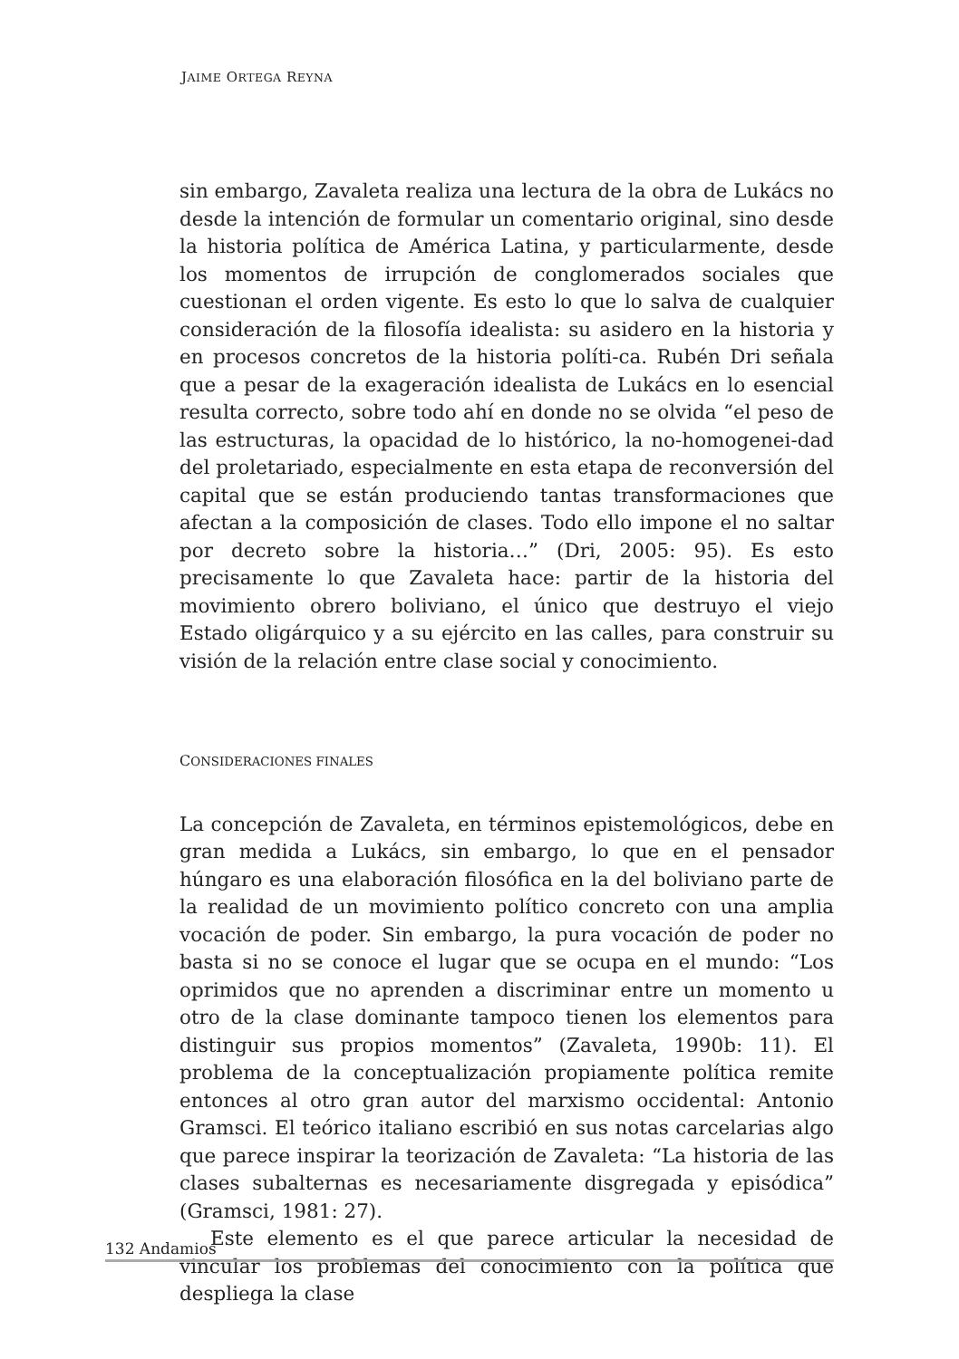JAIME ORTEGA REYNA
sin embargo, Zavaleta realiza una lectura de la obra de Lukács no desde la intención de formular un comentario original, sino desde la historia política de América Latina, y particularmente, desde los momentos de irrupción de conglomerados sociales que cuestionan el orden vigente. Es esto lo que lo salva de cualquier consideración de la filosofía idealista: su asidero en la historia y en procesos concretos de la historia políti-ca. Rubén Dri señala que a pesar de la exageración idealista de Lukács en lo esencial resulta correcto, sobre todo ahí en donde no se olvida “el peso de las estructuras, la opacidad de lo histórico, la no-homogenei-dad del proletariado, especialmente en esta etapa de reconversión del capital que se están produciendo tantas transformaciones que afectan a la composición de clases. Todo ello impone el no saltar por decreto sobre la historia…” (Dri, 2005: 95). Es esto precisamente lo que Zavaleta hace: partir de la historia del movimiento obrero boliviano, el único que destruyo el viejo Estado oligárquico y a su ejército en las calles, para construir su visión de la relación entre clase social y conocimiento.
CONSIDERACIONES FINALES
La concepción de Zavaleta, en términos epistemológicos, debe en gran medida a Lukács, sin embargo, lo que en el pensador húngaro es una elaboración filosófica en la del boliviano parte de la realidad de un movimiento político concreto con una amplia vocación de poder. Sin embargo, la pura vocación de poder no basta si no se conoce el lugar que se ocupa en el mundo: “Los oprimidos que no aprenden a discriminar entre un momento u otro de la clase dominante tampoco tienen los elementos para distinguir sus propios momentos” (Zavaleta, 1990b: 11). El problema de la conceptualización propiamente política remite entonces al otro gran autor del marxismo occidental: Antonio Gramsci. El teórico italiano escribió en sus notas carcelarias algo que parece inspirar la teorización de Zavaleta: “La historia de las clases subalternas es necesariamente disgregada y episódica” (Gramsci, 1981: 27).
Este elemento es el que parece articular la necesidad de vincular los problemas del conocimiento con la política que despliega la clase
132 Andamios